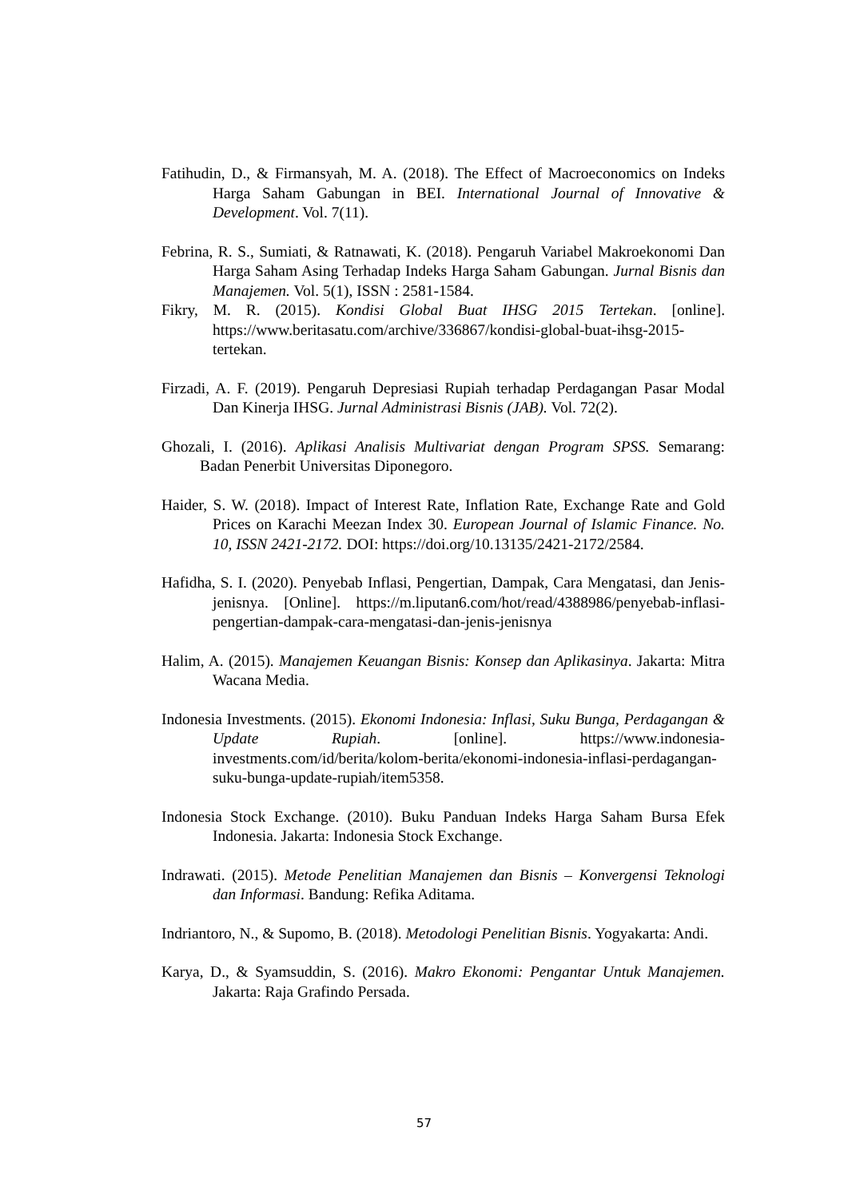Fatihudin, D., & Firmansyah, M. A. (2018). The Effect of Macroeconomics on Indeks Harga Saham Gabungan in BEI. International Journal of Innovative & Development. Vol. 7(11).
Febrina, R. S., Sumiati, & Ratnawati, K. (2018). Pengaruh Variabel Makroekonomi Dan Harga Saham Asing Terhadap Indeks Harga Saham Gabungan. Jurnal Bisnis dan Manajemen. Vol. 5(1), ISSN : 2581-1584.
Fikry, M. R. (2015). Kondisi Global Buat IHSG 2015 Tertekan. [online]. https://www.beritasatu.com/archive/336867/kondisi-global-buat-ihsg-2015-tertekan.
Firzadi, A. F. (2019). Pengaruh Depresiasi Rupiah terhadap Perdagangan Pasar Modal Dan Kinerja IHSG. Jurnal Administrasi Bisnis (JAB). Vol. 72(2).
Ghozali, I. (2016). Aplikasi Analisis Multivariat dengan Program SPSS. Semarang: Badan Penerbit Universitas Diponegoro.
Haider, S. W. (2018). Impact of Interest Rate, Inflation Rate, Exchange Rate and Gold Prices on Karachi Meezan Index 30. European Journal of Islamic Finance. No. 10, ISSN 2421-2172. DOI: https://doi.org/10.13135/2421-2172/2584.
Hafidha, S. I. (2020). Penyebab Inflasi, Pengertian, Dampak, Cara Mengatasi, dan Jenis-jenisnya. [Online]. https://m.liputan6.com/hot/read/4388986/penyebab-inflasi-pengertian-dampak-cara-mengatasi-dan-jenis-jenisnya
Halim, A. (2015). Manajemen Keuangan Bisnis: Konsep dan Aplikasinya. Jakarta: Mitra Wacana Media.
Indonesia Investments. (2015). Ekonomi Indonesia: Inflasi, Suku Bunga, Perdagangan & Update Rupiah. [online]. https://www.indonesia-investments.com/id/berita/kolom-berita/ekonomi-indonesia-inflasi-perdagangan-suku-bunga-update-rupiah/item5358.
Indonesia Stock Exchange. (2010). Buku Panduan Indeks Harga Saham Bursa Efek Indonesia. Jakarta: Indonesia Stock Exchange.
Indrawati. (2015). Metode Penelitian Manajemen dan Bisnis – Konvergensi Teknologi dan Informasi. Bandung: Refika Aditama.
Indriantoro, N., & Supomo, B. (2018). Metodologi Penelitian Bisnis. Yogyakarta: Andi.
Karya, D., & Syamsuddin, S. (2016). Makro Ekonomi: Pengantar Untuk Manajemen. Jakarta: Raja Grafindo Persada.
57